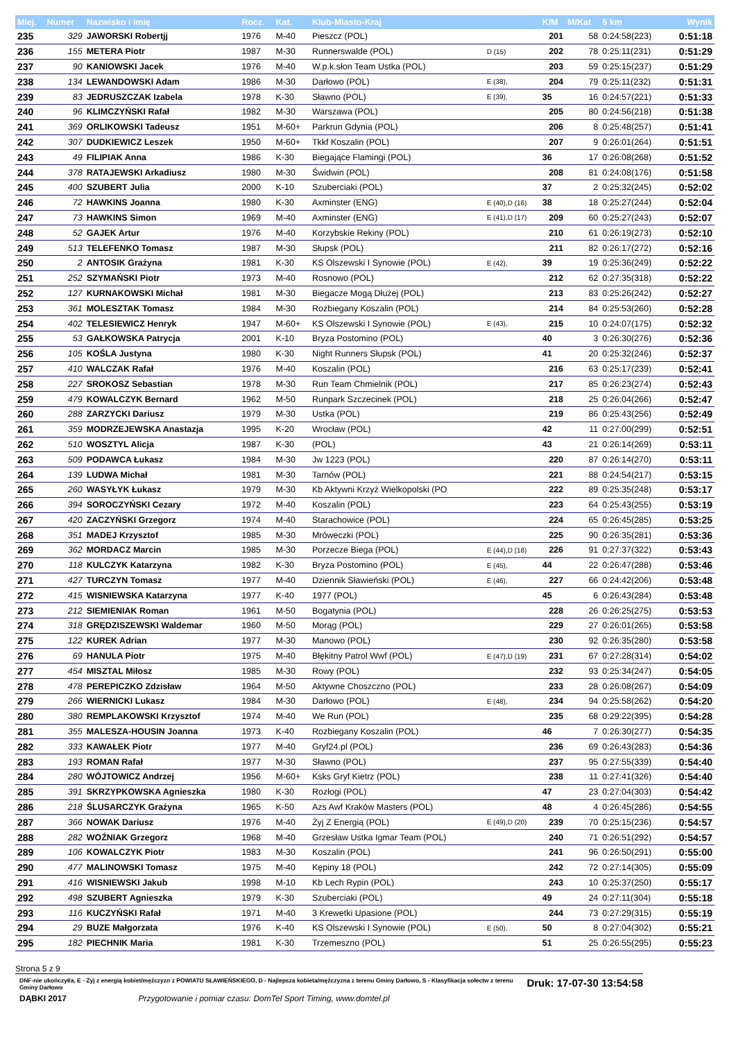| Miej. | Numer | Nazwisko i imię | Rocz. | Kat. | Klub-Miasto-Kraj | | K/M | M/Kat | 5 km | Wynik |
| --- | --- | --- | --- | --- | --- | --- | --- | --- | --- | --- |
| 235 | 329 | JAWORSKI Robertjj | 1976 | M-40 | Pieszcz (POL) | | 201 | 58 | 0:24:58(223) | 0:51:18 |
| 236 | 155 | METERA Piotr | 1987 | M-30 | Runnerswalde (POL) | D (15) | 202 | 78 | 0:25:11(231) | 0:51:29 |
| 237 | 90 | KANIOWSKI Jacek | 1976 | M-40 | W.p.k.słon Team Ustka (POL) | | 203 | 59 | 0:25:15(237) | 0:51:29 |
| 238 | 134 | LEWANDOWSKI Adam | 1986 | M-30 | Darłowo (POL) | E (38), | 204 | 79 | 0:25:11(232) | 0:51:31 |
| 239 | 83 | JEDRUSZCZAK Izabela | 1978 | K-30 | Sławno (POL) | E (39), | 35 | 16 | 0:24:57(221) | 0:51:33 |
| 240 | 96 | KLIMCZYŃSKI Rafał | 1982 | M-30 | Warszawa (POL) | | 205 | 80 | 0:24:56(218) | 0:51:38 |
| 241 | 369 | ORLIKOWSKI Tadeusz | 1951 | M-60+ | Parkrun Gdynia (POL) | | 206 | 8 | 0:25:48(257) | 0:51:41 |
| 242 | 307 | DUDKIEWICZ Leszek | 1950 | M-60+ | Tkkf Koszalin (POL) | | 207 | 9 | 0:26:01(264) | 0:51:51 |
| 243 | 49 | FILIPIAK Anna | 1986 | K-30 | Biegające Flamingi (POL) | | 36 | 17 | 0:26:08(268) | 0:51:52 |
| 244 | 378 | RATAJEWSKI Arkadiusz | 1980 | M-30 | Świdwin (POL) | | 208 | 81 | 0:24:08(176) | 0:51:58 |
| 245 | 400 | SZUBERT Julia | 2000 | K-10 | Szuberciaki (POL) | | 37 | 2 | 0:25:32(245) | 0:52:02 |
| 246 | 72 | HAWKINS Joanna | 1980 | K-30 | Axminster (ENG) | E (40),D (16) | 38 | 18 | 0:25:27(244) | 0:52:04 |
| 247 | 73 | HAWKINS Simon | 1969 | M-40 | Axminster (ENG) | E (41),D (17) | 209 | 60 | 0:25:27(243) | 0:52:07 |
| 248 | 52 | GAJEK Artur | 1976 | M-40 | Korzybskie Rekiny (POL) | | 210 | 61 | 0:26:19(273) | 0:52:10 |
| 249 | 513 | TELEFENKO Tomasz | 1987 | M-30 | Słupsk (POL) | | 211 | 82 | 0:26:17(272) | 0:52:16 |
| 250 | 2 | ANTOSIK Grażyna | 1981 | K-30 | KS Olszewski I Synowie (POL) | E (42), | 39 | 19 | 0:25:36(249) | 0:52:22 |
| 251 | 252 | SZYMAŃSKI Piotr | 1973 | M-40 | Rosnowo (POL) | | 212 | 62 | 0:27:35(318) | 0:52:22 |
| 252 | 127 | KURNAKOWSKI Michał | 1981 | M-30 | Biegacze Mogą Dłużej (POL) | | 213 | 83 | 0:25:26(242) | 0:52:27 |
| 253 | 361 | MOLESZTAK Tomasz | 1984 | M-30 | Rozbiegany Koszalin (POL) | | 214 | 84 | 0:25:53(260) | 0:52:28 |
| 254 | 402 | TELESIEWICZ Henryk | 1947 | M-60+ | KS Olszewski I Synowie (POL) | E (43), | 215 | 10 | 0:24:07(175) | 0:52:32 |
| 255 | 53 | GAŁKOWSKA Patrycja | 2001 | K-10 | Bryza Postomino (POL) | | 40 | 3 | 0:26:30(276) | 0:52:36 |
| 256 | 105 | KOŚLA Justyna | 1980 | K-30 | Night Runners Słupsk (POL) | | 41 | 20 | 0:25:32(246) | 0:52:37 |
| 257 | 410 | WALCZAK Rafał | 1976 | M-40 | Koszalin (POL) | | 216 | 63 | 0:25:17(239) | 0:52:41 |
| 258 | 227 | SROKOSZ Sebastian | 1978 | M-30 | Run Team Chmielnik (POL) | | 217 | 85 | 0:26:23(274) | 0:52:43 |
| 259 | 479 | KOWALCZYK Bernard | 1962 | M-50 | Runpark Szczecinek (POL) | | 218 | 25 | 0:26:04(266) | 0:52:47 |
| 260 | 288 | ZARZYCKI Dariusz | 1979 | M-30 | Ustka (POL) | | 219 | 86 | 0:25:43(256) | 0:52:49 |
| 261 | 359 | MODRZEJEWSKA Anastazja | 1995 | K-20 | Wrocław (POL) | | 42 | 11 | 0:27:00(299) | 0:52:51 |
| 262 | 510 | WOSZTYL Alicja | 1987 | K-30 | (POL) | | 43 | 21 | 0:26:14(269) | 0:53:11 |
| 263 | 509 | PODAWCA Łukasz | 1984 | M-30 | Jw 1223 (POL) | | 220 | 87 | 0:26:14(270) | 0:53:11 |
| 264 | 139 | LUDWA Michał | 1981 | M-30 | Tarnów (POL) | | 221 | 88 | 0:24:54(217) | 0:53:15 |
| 265 | 260 | WASYŁYK Łukasz | 1979 | M-30 | Kb Aktywni Krzyż Wielkopolski (PO | | 222 | 89 | 0:25:35(248) | 0:53:17 |
| 266 | 394 | SOROCZYŃSKI Cezary | 1972 | M-40 | Koszalin (POL) | | 223 | 64 | 0:25:43(255) | 0:53:19 |
| 267 | 420 | ZACZYŃSKI Grzegorz | 1974 | M-40 | Starachowice (POL) | | 224 | 65 | 0:26:45(285) | 0:53:25 |
| 268 | 351 | MADEJ Krzysztof | 1985 | M-30 | Mróweczki (POL) | | 225 | 90 | 0:26:35(281) | 0:53:36 |
| 269 | 362 | MORDACZ Marcin | 1985 | M-30 | Porzecze Biega (POL) | E (44),D (18) | 226 | 91 | 0:27:37(322) | 0:53:43 |
| 270 | 118 | KULCZYK Katarzyna | 1982 | K-30 | Bryza Postomino (POL) | E (45), | 44 | 22 | 0:26:47(288) | 0:53:46 |
| 271 | 427 | TURCZYN Tomasz | 1977 | M-40 | Dziennik Sławieński (POL) | E (46), | 227 | 66 | 0:24:42(206) | 0:53:48 |
| 272 | 415 | WISNIEWSKA Katarzyna | 1977 | K-40 | 1977 (POL) | | 45 | 6 | 0:26:43(284) | 0:53:48 |
| 273 | 212 | SIEMIENIAK Roman | 1961 | M-50 | Bogatynia (POL) | | 228 | 26 | 0:26:25(275) | 0:53:53 |
| 274 | 318 | GRĘDZISZEWSKI Waldemar | 1960 | M-50 | Morąg (POL) | | 229 | 27 | 0:26:01(265) | 0:53:58 |
| 275 | 122 | KUREK Adrian | 1977 | M-30 | Manowo (POL) | | 230 | 92 | 0:26:35(280) | 0:53:58 |
| 276 | 69 | HANULA Piotr | 1975 | M-40 | Błękitny Patrol Wwf (POL) | E (47),D (19) | 231 | 67 | 0:27:28(314) | 0:54:02 |
| 277 | 454 | MISZTAL Miłosz | 1985 | M-30 | Rowy (POL) | | 232 | 93 | 0:25:34(247) | 0:54:05 |
| 278 | 478 | PEREPICZKO Zdzisław | 1964 | M-50 | Aktywne Choszczno (POL) | | 233 | 28 | 0:26:08(267) | 0:54:09 |
| 279 | 266 | WIERNICKI Lukasz | 1984 | M-30 | Darłowo (POL) | E (48), | 234 | 94 | 0:25:58(262) | 0:54:20 |
| 280 | 380 | REMPLAKOWSKI Krzysztof | 1974 | M-40 | We Run (POL) | | 235 | 68 | 0:29:22(395) | 0:54:28 |
| 281 | 355 | MALESZA-HOUSIN Joanna | 1973 | K-40 | Rozbiegany Koszalin (POL) | | 46 | 7 | 0:26:30(277) | 0:54:35 |
| 282 | 333 | KAWAŁEK Piotr | 1977 | M-40 | Gryf24.pl (POL) | | 236 | 69 | 0:26:43(283) | 0:54:36 |
| 283 | 193 | ROMAN Rafał | 1977 | M-30 | Sławno (POL) | | 237 | 95 | 0:27:55(339) | 0:54:40 |
| 284 | 280 | WÓJTOWICZ Andrzej | 1956 | M-60+ | Ksks Gryf Kietrz (POL) | | 238 | 11 | 0:27:41(326) | 0:54:40 |
| 285 | 391 | SKRZYPKOWSKA Agnieszka | 1980 | K-30 | Rozłogi (POL) | | 47 | 23 | 0:27:04(303) | 0:54:42 |
| 286 | 218 | ŚLUSARCZYK Grażyna | 1965 | K-50 | Azs Awf Kraków Masters (POL) | | 48 | 4 | 0:26:45(286) | 0:54:55 |
| 287 | 366 | NOWAK Dariusz | 1976 | M-40 | Żyj Z Energią (POL) | E (49),D (20) | 239 | 70 | 0:25:15(236) | 0:54:57 |
| 288 | 282 | WOŹNIAK Grzegorz | 1968 | M-40 | Grzesław Ustka Igmar Team (POL) | | 240 | 71 | 0:26:51(292) | 0:54:57 |
| 289 | 106 | KOWALCZYK Piotr | 1983 | M-30 | Koszalin (POL) | | 241 | 96 | 0:26:50(291) | 0:55:00 |
| 290 | 477 | MALINOWSKI Tomasz | 1975 | M-40 | Kępiny 18 (POL) | | 242 | 72 | 0:27:14(305) | 0:55:09 |
| 291 | 416 | WISNIEWSKI Jakub | 1998 | M-10 | Kb Lech Rypin (POL) | | 243 | 10 | 0:25:37(250) | 0:55:17 |
| 292 | 498 | SZUBERT Agnieszka | 1979 | K-30 | Szuberciaki (POL) | | 49 | 24 | 0:27:11(304) | 0:55:18 |
| 293 | 116 | KUCZYŃSKI Rafał | 1971 | M-40 | 3 Krewetki Upasione (POL) | | 244 | 73 | 0:27:29(315) | 0:55:19 |
| 294 | 29 | BUZE Małgorzata | 1976 | K-40 | KS Olszewski I Synowie (POL) | E (50), | 50 | 8 | 0:27:04(302) | 0:55:21 |
| 295 | 182 | PIECHNIK Maria | 1981 | K-30 | Trzemeszno (POL) | | 51 | 25 | 0:26:55(295) | 0:55:23 |
Strona 5 z 9
DNF-nie ukończył/a, E - Żyj z energią kobiet/mężczyzn z POWIATU SŁAWIEŃSKIEGO, D - Najlepsza kobieta/mężczyzna z terenu Gminy Darłowo, S - Klasyfikacja sołectw z terenu Gminy Darłowo
Druk: 17-07-30 13:54:58
DĄBKI 2017 Przygotowanie i pomiar czasu: DomTel Sport Timing, www.domtel.pl